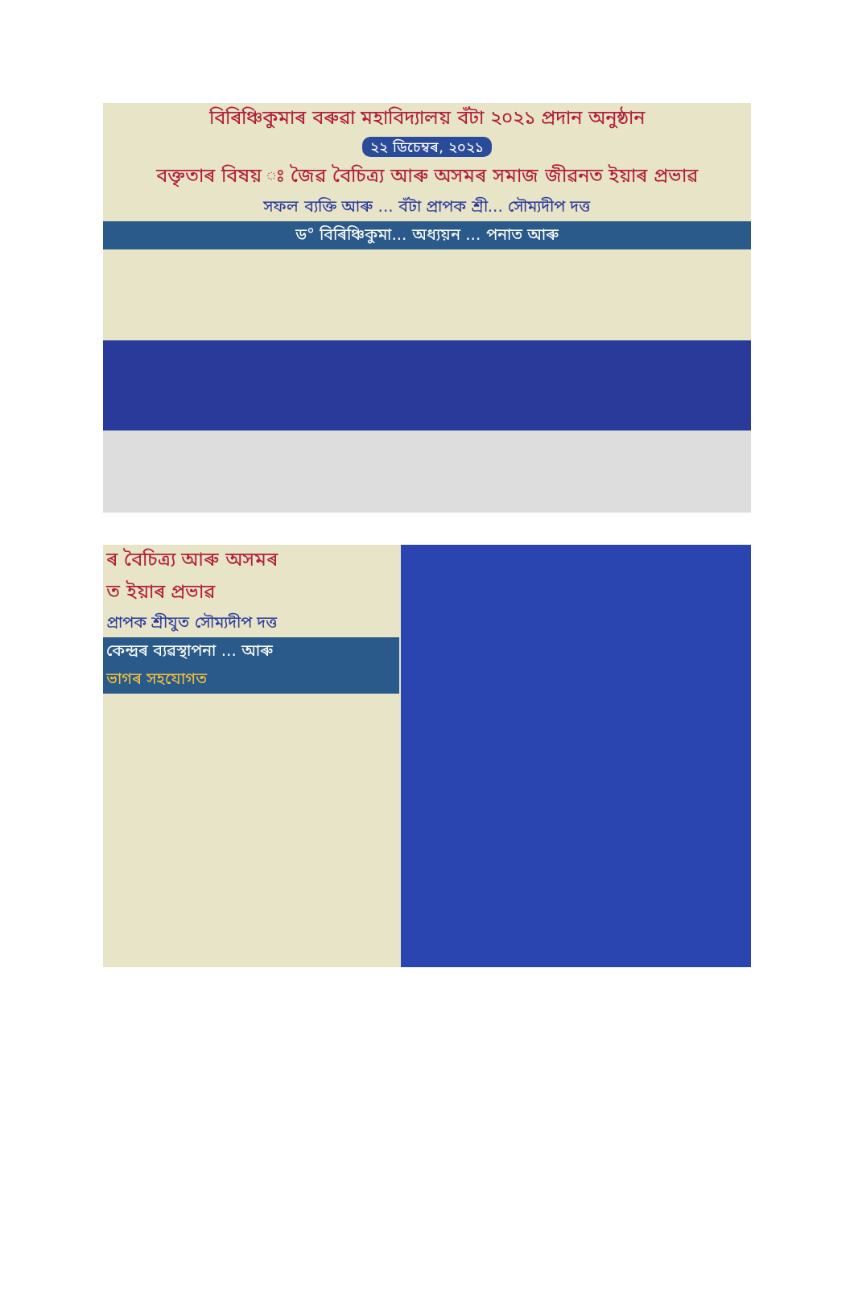বিৰিঞ্চিকুমাৰ বৰুৱা মহাবিদ্যালয় বঁটা ২০২১ প্ৰদান অনুষ্ঠান
২২ ডিচেম্বৰ, ২০২১
বক্তৃতাৰ বিষয় ঃ জৈৱ বৈচিত্ৰ্য আৰু অসমৰ সমাজ জীৱনত ইয়াৰ প্ৰভাৱ
সফল ব্যক্তি আৰু ... বঁটা প্ৰাপক শ্ৰী... সৌম্যদীপ দত্ত
ড° বিৰিঞ্চিকুমা... অধ্যয়ন ... পনাত আৰু
ৰ বৈচিত্ৰ্য আৰু অসমৰ
ত ইয়াৰ প্ৰভাৱ
প্ৰাপক শ্ৰীযুত সৌম্যদীপ দত্ত
কেন্দ্ৰৰ ব্যৱস্থাপনা ... আৰু
ভাগৰ সহযোগত